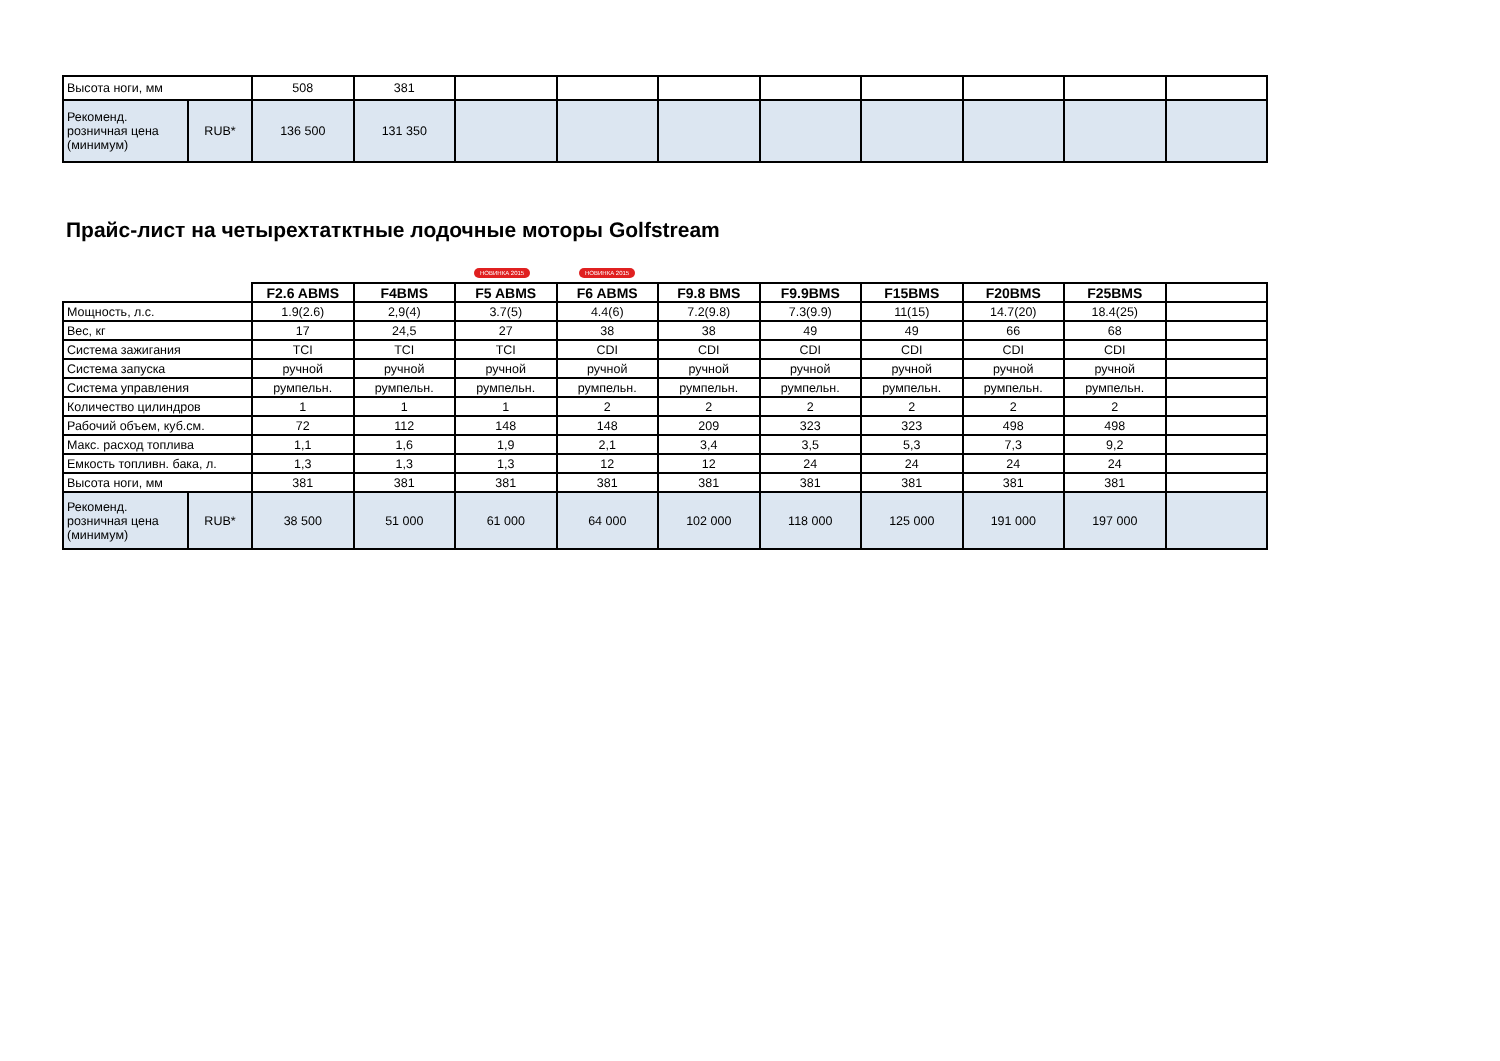| Высота ноги, мм | | 508 | 381 | | | | | | | | |
| Рекоменд. розничная цена (минимум) | RUB* | 136 500 | 131 350 | | | | | | | | |
Прайс-лист на четырехтатктные лодочные моторы Golfstream
НОВИНКА 2015 НОВИНКА 2015
| | | F2.6 ABMS | F4BMS | F5 ABMS | F6 ABMS | F9.8 BMS | F9.9BMS | F15BMS | F20BMS | F25BMS | |
| Мощность, л.с. | | 1.9(2.6) | 2,9(4) | 3.7(5) | 4.4(6) | 7.2(9.8) | 7.3(9.9) | 11(15) | 14.7(20) | 18.4(25) | |
| Вес, кг | | 17 | 24,5 | 27 | 38 | 38 | 49 | 49 | 66 | 68 | |
| Система зажигания | | TCI | TCI | TCI | CDI | CDI | CDI | CDI | CDI | CDI | |
| Система запуска | | ручной | ручной | ручной | ручной | ручной | ручной | ручной | ручной | ручной | |
| Система управления | | румпельн. | румпельн. | румпельн. | румпельн. | румпельн. | румпельн. | румпельн. | румпельн. | румпельн. | |
| Количество цилиндров | | 1 | 1 | 1 | 2 | 2 | 2 | 2 | 2 | 2 | |
| Рабочий объем, куб.см. | | 72 | 112 | 148 | 148 | 209 | 323 | 323 | 498 | 498 | |
| Макс. расход топлива | | 1,1 | 1,6 | 1,9 | 2,1 | 3,4 | 3,5 | 5,3 | 7,3 | 9,2 | |
| Емкость топливн. бака, л. | | 1,3 | 1,3 | 1,3 | 12 | 12 | 24 | 24 | 24 | 24 | |
| Высота ноги, мм | | 381 | 381 | 381 | 381 | 381 | 381 | 381 | 381 | 381 | |
| Рекоменд. розничная цена (минимум) | RUB* | 38 500 | 51 000 | 61 000 | 64 000 | 102 000 | 118 000 | 125 000 | 191 000 | 197 000 | |